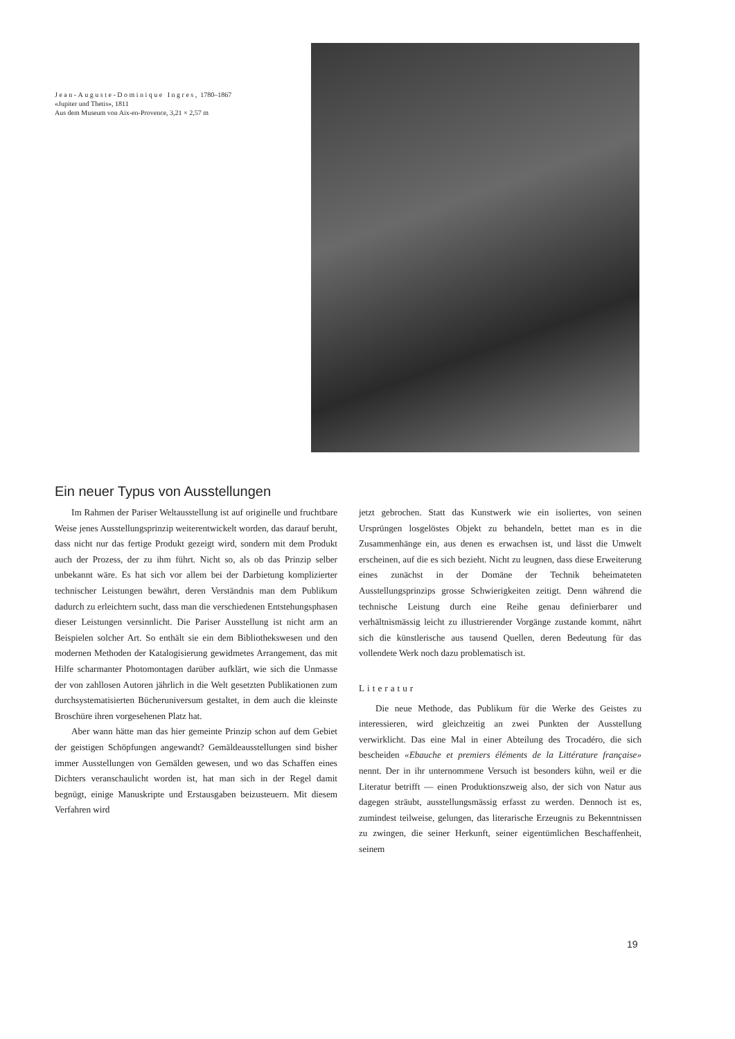Jean-Auguste-Dominique Ingres, 1780–1867
«Jupiter und Thetis», 1811
Aus dem Museum von Aix-en-Provence, 3,21 × 2,57 m
Ein neuer Typus von Ausstellungen
Im Rahmen der Pariser Weltausstellung ist auf originelle und fruchtbare Weise jenes Ausstellungsprinzip weiterentwickelt worden, das darauf beruht, dass nicht nur das fertige Produkt gezeigt wird, sondern mit dem Produkt auch der Prozess, der zu ihm führt. Nicht so, als ob das Prinzip selber unbekannt wäre. Es hat sich vor allem bei der Darbietung komplizierter technischer Leistungen bewährt, deren Verständnis man dem Publikum dadurch zu erleichtern sucht, dass man die verschiedenen Entstehungsphasen dieser Leistungen versinnlicht. Die Pariser Ausstellung ist nicht arm an Beispielen solcher Art. So enthält sie ein dem Bibliothekswesen und den modernen Methoden der Katalogisierung gewidmetes Arrangement, das mit Hilfe scharmanter Photomontagen darüber aufklärt, wie sich die Unmasse der von zahllosen Autoren jährlich in die Welt gesetzten Publikationen zum durchsystematisierten Bücheruniversum gestaltet, in dem auch die kleinste Broschüre ihren vorgesehenen Platz hat.
Aber wann hätte man das hier gemeinte Prinzip schon auf dem Gebiet der geistigen Schöpfungen angewandt? Gemäldeausstellungen sind bisher immer Ausstellungen von Gemälden gewesen, und wo das Schaffen eines Dichters veranschaulicht worden ist, hat man sich in der Regel damit begnügt, einige Manuskripte und Erstausgaben beizusteuern. Mit diesem Verfahren wird
jetzt gebrochen. Statt das Kunstwerk wie ein isoliertes, von seinen Ursprüngen losgelöstes Objekt zu behandeln, bettet man es in die Zusammenhänge ein, aus denen es erwachsen ist, und lässt die Umwelt erscheinen, auf die es sich bezieht. Nicht zu leugnen, dass diese Erweiterung eines zunächst in der Domäne der Technik beheimateten Ausstellungsprinzips grosse Schwierigkeiten zeitigt. Denn während die technische Leistung durch eine Reihe genau definierbarer und verhältnismässig leicht zu illustrierender Vorgänge zustande kommt, nährt sich die künstlerische aus tausend Quellen, deren Bedeutung für das vollendete Werk noch dazu problematisch ist.
Literatur
Die neue Methode, das Publikum für die Werke des Geistes zu interessieren, wird gleichzeitig an zwei Punkten der Ausstellung verwirklicht. Das eine Mal in einer Abteilung des Trocadéro, die sich bescheiden «Ebauche et premiers éléments de la Littérature française» nennt. Der in ihr unternommene Versuch ist besonders kühn, weil er die Literatur betrifft — einen Produktionszweig also, der sich von Natur aus dagegen sträubt, ausstellungsmässig erfasst zu werden. Dennoch ist es, zumindest teilweise, gelungen, das literarische Erzeugnis zu Bekenntnissen zu zwingen, die seiner Herkunft, seiner eigentümlichen Beschaffenheit, seinem
19